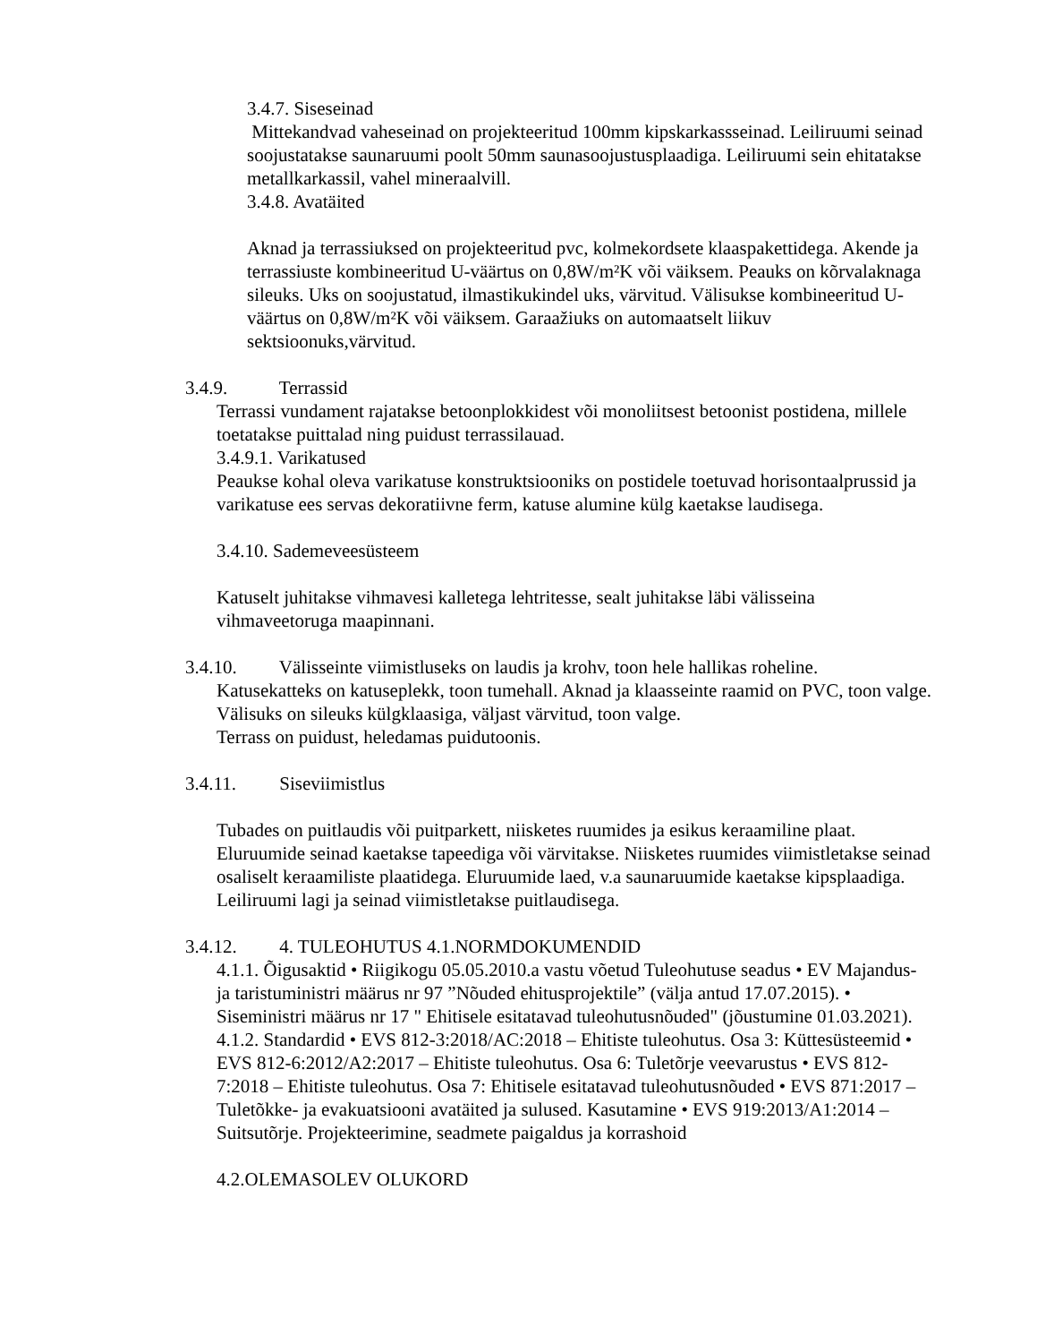3.4.7. Siseseinad
Mittekandvad vaheseinad on projekteeritud 100mm kipskarkassseinad. Leiliruumi seinad soojustatakse saunaruumi poolt 50mm saunasoojustusplaadiga. Leiliruumi sein ehitatakse metallkarkassil, vahel mineraalvill.
3.4.8. Avatäited
Aknad ja terrassiuksed on projekteeritud pvc, kolmekordsete klaaspakettidega. Akende ja terrassiuste kombineeritud U-väärtus on 0,8W/m²K või väiksem. Peauks on kõrvalaknaga sileuks. Uks on soojustatud, ilmastikukindel uks, värvitud. Välisukse kombineeritud U-väärtus on 0,8W/m²K või väiksem. Garaažiuks on automaatselt liikuv sektsioonuks,värvitud.
3.4.9. Terrassid
Terrassi vundament rajatakse betoonplokkidest või monoliitsest betoonist postidena, millele toetatakse puittalad ning puidust terrassilauad.
3.4.9.1. Varikatused
Peaukse kohal oleva varikatuse konstruktsiooniks on postidele toetuvad horisontaalprussid ja varikatuse ees servas dekoratiivne ferm, katuse alumine külg kaetakse laudisega.
3.4.10. Sademeveesüsteem
Katuselt juhitakse vihmavesi kalletega lehtritesse, sealt juhitakse läbi välisseina vihmaveetoruga maapinnani.
3.4.10. Välisseinte viimistluseks on laudis ja krohv, toon hele hallikas roheline.
Katusekatteks on katuseplekk, toon tumehall. Aknad ja klaasseinte raamid on PVC, toon valge. Välisuks on sileuks külgklaasiga, väljast värvitud, toon valge.
Terrass on puidust, heledamas puidutoonis.
3.4.11. Siseviimistlus
Tubades on puitlaudis või puitparkett, niisketes ruumides ja esikus keraamiline plaat. Eluruumide seinad kaetakse tapeediga või värvitakse. Niisketes ruumides viimistletakse seinad osaliselt keraamiliste plaatidega. Eluruumide laed, v.a saunaruumide kaetakse kipsplaadiga. Leiliruumi lagi ja seinad viimistletakse puitlaudisega.
3.4.12. 4. TULEOHUTUS 4.1.NORMDOKUMENDID
4.1.1. Õigusaktid • Riigikogu 05.05.2010.a vastu võetud Tuleohutuse seadus • EV Majandus- ja taristuministri määrus nr 97 ”Nõuded ehitusprojektile” (välja antud 17.07.2015). • Siseministri määrus nr 17 " Ehitisele esitatavad tuleohutusnõuded" (jõustumine 01.03.2021). 4.1.2. Standardid • EVS 812-3:2018/AC:2018 – Ehitiste tuleohutus. Osa 3: Küttesüsteemid • EVS 812-6:2012/A2:2017 – Ehitiste tuleohutus. Osa 6: Tuletõrje veevarustus • EVS 812-7:2018 – Ehitiste tuleohutus. Osa 7: Ehitisele esitatavad tuleohutusnõuded • EVS 871:2017 – Tuletõkke- ja evakuatsiooni avatäited ja sulused. Kasutamine • EVS 919:2013/A1:2014 – Suitsutõrje. Projekteerimine, seadmete paigaldus ja korrashoid
4.2.OLEMASOLEV OLUKORD